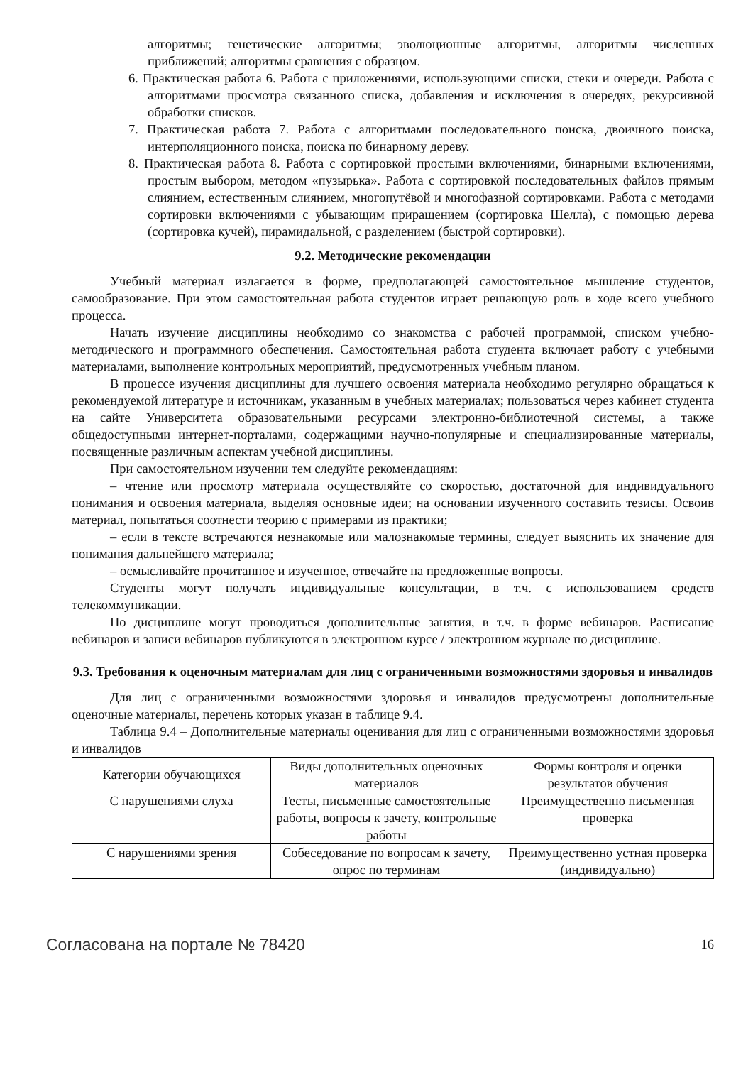алгоритмы; генетические алгоритмы; эволюционные алгоритмы, алгоритмы численных приближений; алгоритмы сравнения с образцом.
6. Практическая работа 6. Работа с приложениями, использующими списки, стеки и очереди. Работа с алгоритмами просмотра связанного списка, добавления и исключения в очередях, рекурсивной обработки списков.
7. Практическая работа 7. Работа с алгоритмами последовательного поиска, двоичного поиска, интерполяционного поиска, поиска по бинарному дереву.
8. Практическая работа 8. Работа с сортировкой простыми включениями, бинарными включениями, простым выбором, методом «пузырька». Работа с сортировкой последовательных файлов прямым слиянием, естественным слиянием, многопутёвой и многофазной сортировками. Работа с методами сортировки включениями с убывающим приращением (сортировка Шелла), с помощью дерева (сортировка кучей), пирамидальной, с разделением (быстрой сортировки).
9.2. Методические рекомендации
Учебный материал излагается в форме, предполагающей самостоятельное мышление студентов, самообразование. При этом самостоятельная работа студентов играет решающую роль в ходе всего учебного процесса.
Начать изучение дисциплины необходимо со знакомства с рабочей программой, списком учебно-методического и программного обеспечения. Самостоятельная работа студента включает работу с учебными материалами, выполнение контрольных мероприятий, предусмотренных учебным планом.
В процессе изучения дисциплины для лучшего освоения материала необходимо регулярно обращаться к рекомендуемой литературе и источникам, указанным в учебных материалах; пользоваться через кабинет студента на сайте Университета образовательными ресурсами электронно-библиотечной системы, а также общедоступными интернет-порталами, содержащими научно-популярные и специализированные материалы, посвященные различным аспектам учебной дисциплины.
При самостоятельном изучении тем следуйте рекомендациям:
– чтение или просмотр материала осуществляйте со скоростью, достаточной для индивидуального понимания и освоения материала, выделяя основные идеи; на основании изученного составить тезисы. Освоив материал, попытаться соотнести теорию с примерами из практики;
– если в тексте встречаются незнакомые или малознакомые термины, следует выяснить их значение для понимания дальнейшего материала;
– осмысливайте прочитанное и изученное, отвечайте на предложенные вопросы.
Студенты могут получать индивидуальные консультации, в т.ч. с использованием средств телекоммуникации.
По дисциплине могут проводиться дополнительные занятия, в т.ч. в форме вебинаров. Расписание вебинаров и записи вебинаров публикуются в электронном курсе / электронном журнале по дисциплине.
9.3. Требования к оценочным материалам для лиц с ограниченными возможностями здоровья и инвалидов
Для лиц с ограниченными возможностями здоровья и инвалидов предусмотрены дополнительные оценочные материалы, перечень которых указан в таблице 9.4.
Таблица 9.4 – Дополнительные материалы оценивания для лиц с ограниченными возможностями здоровья и инвалидов
| Категории обучающихся | Виды дополнительных оценочных материалов | Формы контроля и оценки результатов обучения |
| С нарушениями слуха | Тесты, письменные самостоятельные работы, вопросы к зачету, контрольные работы | Преимущественно письменная проверка |
| С нарушениями зрения | Собеседование по вопросам к зачету, опрос по терминам | Преимущественно устная проверка (индивидуально) |
Согласована на портале № 78420 16